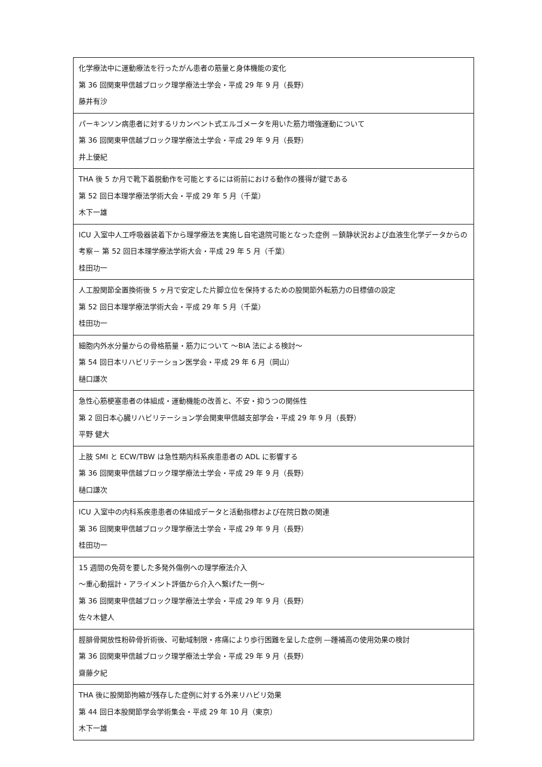| 化学療法中に運動療法を行ったがん患者の筋量と身体機能の変化 第 36 回関東甲信越ブロック理学療法士学会・平成 29 年 9 月（長野） 藤井有沙 |
| パーキンソン病患者に対するリカンベント式エルゴメータを用いた筋力増強運動について 第 36 回関東甲信越ブロック理学療法士学会・平成 29 年 9 月（長野） 井上優紀 |
| THA 後 5 か月で靴下着脱動作を可能とするには術前における動作の獲得が鍵である 第 52 回日本理学療法学術大会・平成 29 年 5 月（千葉） 木下一雄 |
| ICU 入室中人工呼吸器装着下から理学療法を実施し自宅退院可能となった症例 －鎮静状況および血液生化学データからの考察－ 第 52 回日本理学療法学術大会・平成 29 年 5 月（千葉） 桂田功一 |
| 人工股関節全置換術後 5 ヶ月で安定した片脚立位を保持するための股関節外転筋力の目標値の設定 第 52 回日本理学療法学術大会・平成 29 年 5 月（千葉） 桂田功一 |
| 細胞内外水分量からの骨格筋量・筋力について ～BIA 法による検討～ 第 54 回日本リハビリテーション医学会・平成 29 年 6 月（岡山） 樋口謙次 |
| 急性心筋梗塞患者の体組成・運動機能の改善と、不安・抑うつの関係性 第 2 回日本心臓リハビリテーション学会関東甲信越支部学会・平成 29 年 9 月（長野） 平野 健大 |
| 上肢 SMI と ECW/TBW は急性期内科系疾患患者の ADL に影響する 第 36 回関東甲信越ブロック理学療法士学会・平成 29 年 9 月（長野） 樋口謙次 |
| ICU 入室中の内科系疾患患者の体組成データと活動指標および在院日数の関連 第 36 回関東甲信越ブロック理学療法士学会・平成 29 年 9 月（長野） 桂田功一 |
| 15 週間の免荷を要した多発外傷例への理学療法介入 ～重心動揺計・アライメント評価から介入へ繋げた一例～ 第 36 回関東甲信越ブロック理学療法士学会・平成 29 年 9 月（長野） 佐々木健人 |
| 脛腓骨開放性粉砕骨折術後、可動域制限・疼痛により歩行困難を呈した症例 ―踵補高の使用効果の検討 第 36 回関東甲信越ブロック理学療法士学会・平成 29 年 9 月（長野） 齋藤夕紀 |
| THA 後に股関節拘縮が残存した症例に対する外来リハビリ効果 第 44 回日本股関節学会学術集会・平成 29 年 10 月（東京） 木下一雄 |